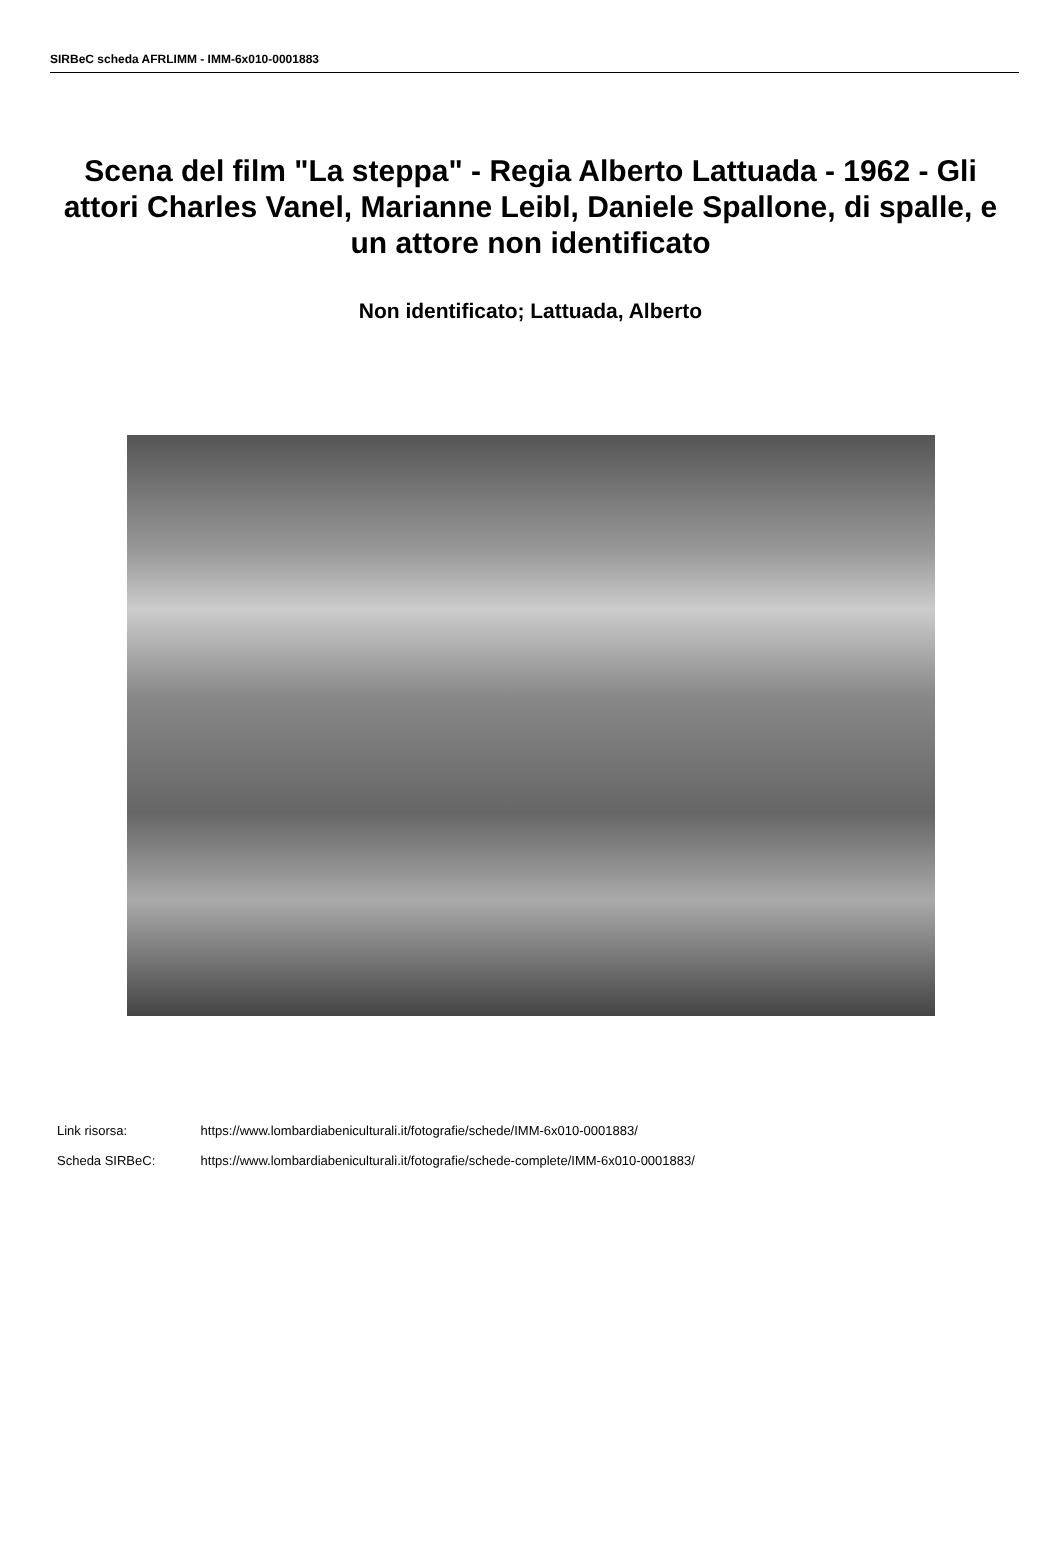SIRBeC scheda AFRLIMM - IMM-6x010-0001883
Scena del film "La steppa" - Regia Alberto Lattuada - 1962 - Gli attori Charles Vanel, Marianne Leibl, Daniele Spallone, di spalle, e un attore non identificato
Non identificato; Lattuada, Alberto
Link risorsa: https://www.lombardiabeniculturali.it/fotografie/schede/IMM-6x010-0001883/
Scheda SIRBeC: https://www.lombardiabeniculturali.it/fotografie/schede-complete/IMM-6x010-0001883/